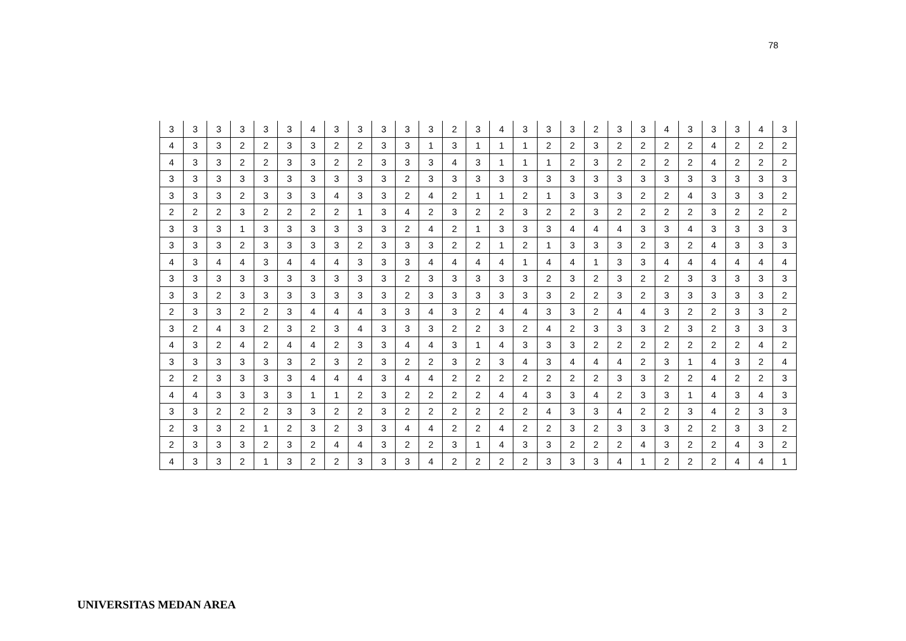78
| 3 | 3 | 3 | 3 | 3 | 3 | 4 | 3 | 3 | 3 | 3 | 3 | 2 | 3 | 4 | 3 | 3 | 3 | 2 | 3 | 3 | 4 | 3 | 3 | 3 | 4 | 3 |
| 4 | 3 | 3 | 2 | 2 | 3 | 3 | 2 | 2 | 3 | 3 | 1 | 3 | 1 | 1 | 1 | 2 | 2 | 3 | 2 | 2 | 2 | 2 | 4 | 2 | 2 | 2 |
| 4 | 3 | 3 | 2 | 2 | 3 | 3 | 2 | 2 | 3 | 3 | 3 | 4 | 3 | 1 | 1 | 1 | 2 | 3 | 2 | 2 | 2 | 2 | 4 | 2 | 2 | 2 |
| 3 | 3 | 3 | 3 | 3 | 3 | 3 | 3 | 3 | 3 | 2 | 3 | 3 | 3 | 3 | 3 | 3 | 3 | 3 | 3 | 3 | 3 | 3 | 3 | 3 | 3 | 3 |
| 3 | 3 | 3 | 2 | 3 | 3 | 3 | 4 | 3 | 3 | 2 | 4 | 2 | 1 | 1 | 2 | 1 | 3 | 3 | 3 | 2 | 2 | 4 | 3 | 3 | 3 | 2 |
| 2 | 2 | 2 | 3 | 2 | 2 | 2 | 2 | 1 | 3 | 4 | 2 | 3 | 2 | 2 | 3 | 2 | 2 | 3 | 2 | 2 | 2 | 2 | 3 | 2 | 2 | 2 |
| 3 | 3 | 3 | 1 | 3 | 3 | 3 | 3 | 3 | 3 | 2 | 4 | 2 | 1 | 3 | 3 | 3 | 4 | 4 | 4 | 3 | 3 | 4 | 3 | 3 | 3 | 3 |
| 3 | 3 | 3 | 2 | 3 | 3 | 3 | 3 | 2 | 3 | 3 | 3 | 2 | 2 | 1 | 2 | 1 | 3 | 3 | 3 | 2 | 3 | 2 | 4 | 3 | 3 | 3 |
| 4 | 3 | 4 | 4 | 3 | 4 | 4 | 4 | 3 | 3 | 3 | 4 | 4 | 4 | 4 | 1 | 4 | 4 | 1 | 3 | 3 | 4 | 4 | 4 | 4 | 4 | 4 |
| 3 | 3 | 3 | 3 | 3 | 3 | 3 | 3 | 3 | 3 | 2 | 3 | 3 | 3 | 3 | 3 | 2 | 3 | 2 | 3 | 2 | 2 | 3 | 3 | 3 | 3 | 3 |
| 3 | 3 | 2 | 3 | 3 | 3 | 3 | 3 | 3 | 3 | 2 | 3 | 3 | 3 | 3 | 3 | 3 | 2 | 2 | 3 | 2 | 3 | 3 | 3 | 3 | 3 | 2 |
| 2 | 3 | 3 | 2 | 2 | 3 | 4 | 4 | 4 | 3 | 3 | 4 | 3 | 2 | 4 | 4 | 3 | 3 | 2 | 4 | 4 | 3 | 2 | 2 | 3 | 3 | 2 |
| 3 | 2 | 4 | 3 | 2 | 3 | 2 | 3 | 4 | 3 | 3 | 3 | 2 | 2 | 3 | 2 | 4 | 2 | 3 | 3 | 3 | 2 | 3 | 2 | 3 | 3 | 3 |
| 4 | 3 | 2 | 4 | 2 | 4 | 4 | 2 | 3 | 3 | 4 | 4 | 3 | 1 | 4 | 3 | 3 | 3 | 2 | 2 | 2 | 2 | 2 | 2 | 2 | 4 | 2 |
| 3 | 3 | 3 | 3 | 3 | 3 | 2 | 3 | 2 | 3 | 2 | 2 | 3 | 2 | 3 | 4 | 3 | 4 | 4 | 4 | 2 | 3 | 1 | 4 | 3 | 2 | 4 |
| 2 | 2 | 3 | 3 | 3 | 3 | 4 | 4 | 4 | 3 | 4 | 4 | 2 | 2 | 2 | 2 | 2 | 2 | 2 | 3 | 3 | 2 | 2 | 4 | 2 | 2 | 3 |
| 4 | 4 | 3 | 3 | 3 | 3 | 1 | 1 | 2 | 3 | 2 | 2 | 2 | 2 | 4 | 4 | 3 | 3 | 4 | 2 | 3 | 3 | 1 | 4 | 3 | 4 | 3 |
| 3 | 3 | 2 | 2 | 2 | 3 | 3 | 2 | 2 | 3 | 2 | 2 | 2 | 2 | 2 | 2 | 4 | 3 | 3 | 4 | 2 | 2 | 3 | 4 | 2 | 3 | 3 |
| 2 | 3 | 3 | 2 | 1 | 2 | 3 | 2 | 3 | 3 | 4 | 4 | 2 | 2 | 4 | 2 | 2 | 3 | 2 | 3 | 3 | 3 | 2 | 2 | 3 | 3 | 2 |
| 2 | 3 | 3 | 3 | 2 | 3 | 2 | 4 | 4 | 3 | 2 | 2 | 3 | 1 | 4 | 3 | 3 | 2 | 2 | 2 | 4 | 3 | 2 | 2 | 4 | 3 | 2 |
| 4 | 3 | 3 | 2 | 1 | 3 | 2 | 2 | 3 | 3 | 3 | 4 | 2 | 2 | 2 | 2 | 3 | 3 | 3 | 4 | 1 | 2 | 2 | 2 | 4 | 4 | 1 |
UNIVERSITAS MEDAN AREA